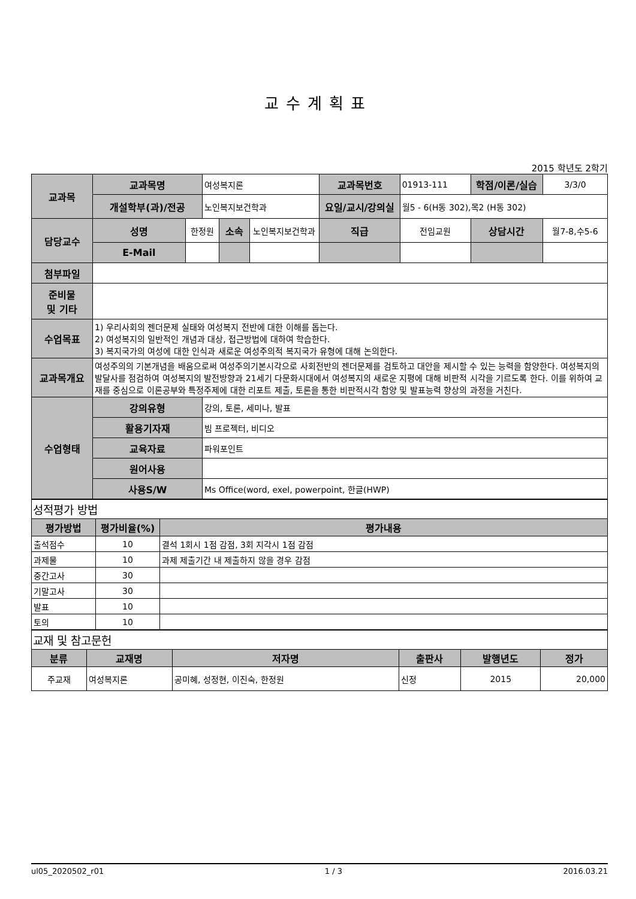교수계획표
2015 학년도 2학기
| 교과목 | 교과목명 | | 여성복지론 | | | 교과목번호 | 01913-111 | 학점/이론/실습 | | 3/3/0 |
| | 개설학부(과)/전공 | | 노인복지보건학과 | | | 요일/교시/강의실 | 월5 - 6(H동 302),목2 (H동 302) | | | |
| 담당교수 | 성명 | 한정원 | | 소속 | 노인복지보건학과 | 직급 | 전임교원 | 상담시간 | 월7-8,수5-6 | |
| | E-Mail | | | | | | | | | |
| 첨부파일 | | | | | | | | | | |
| 준비물 및 기타 | | | | | | | | | | |
| 수업목표 | 1) 우리사회의 젠더문제 실태와 여성복지 전반에 대한 이해를 돕는다. 2) 여성복지의 일반적인 개념과 대상, 접근방법에 대하여 학습한다. 3) 복지국가의 여성에 대한 인식과 새로운 여성주의적 복지국가 유형에 대해 논의한다. | | | | | | | | | |
| 교과목개요 | 여성주의의 기본개념을 배움으로써 여성주의기본시각으로 사회전반의 젠더문제를 검토하고 대안을 제시할 수 있는 능력을 함양한다. 여성복지의 발달사를 점검하여 여성복지의 발전방향과 21세기 다문화시대에서 여성복지의 새로운 지평에 대해 비판적 시각을 기르도록 한다. 이를 위하여 교재를 중심으로 이론공부와 특정주제에 대한 리포트 제출, 토론을 통한 비판적시각 함양 및 발표능력 향상의 과정을 거친다. | | | | | | | | | |
| 수업형태 | 강의유형 | | 강의, 토론, 세미나, 발표 | | | | | | | |
| | 활용기자재 | | 빔 프로젝터, 비디오 | | | | | | | |
| | 교육자료 | | 파워포인트 | | | | | | | |
| | 원어사용 | | | | | | | | | |
| | 사용S/W | | Ms Office(word, exel, powerpoint, 한글(HWP) | | | | | | | |
| 성적평가 방법 | | |
| 평가방법 | 평가비율(%) | 평가내용 |
| 출석점수 | 10 | 결석 1회시 1점 감점, 3회 지각시 1점 감점 |
| 과제물 | 10 | 과제 제출기간 내 제출하지 않을 경우 감점 |
| 중간고사 | 30 | |
| 기말고사 | 30 | |
| 발표 | 10 | |
| 토의 | 10 | |
| 교재 및 참고문헌 | | | | | |
| 분류 | 교재명 | 저자명 | 출판사 | 발행년도 | 정가 |
| 주교재 | 여성복지론 | 공미혜, 성정현, 이진숙, 한정원 | 신정 | 2015 | 20,000 |
ul05_2020502_r01 1 / 3 2016.03.21